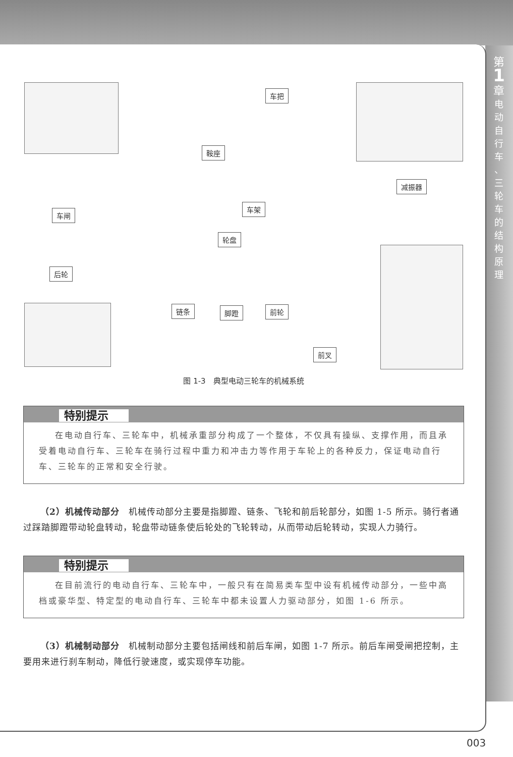第
1
章
电
动
自
行
车
、
三
轮
车
的
结
构
原
理
车把
鞍座
减振器
车闸
车架
轮盘
后轮
链条 脚蹬 前轮
前叉
图 1-3　典型电动三轮车的机械系统
特别提示
在电动自行车、三轮车中，机械承重部分构成了一个整体，不仅具有操纵、支撑作用，而且承受着电动自行车、三轮车在骑行过程中重力和冲击力等作用于车轮上的各种反力，保证电动自行车、三轮车的正常和安全行驶。
（2）机械传动部分　机械传动部分主要是指脚蹬、链条、飞轮和前后轮部分，如图 1-5 所示。骑行者通过踩踏脚蹬带动轮盘转动，轮盘带动链条使后轮处的飞轮转动，从而带动后轮转动，实现人力骑行。
特别提示
在目前流行的电动自行车、三轮车中，一般只有在简易类车型中设有机械传动部分，一些中高档或豪华型、特定型的电动自行车、三轮车中都未设置人力驱动部分，如图 1-6 所示。
（3）机械制动部分　机械制动部分主要包括闸线和前后车闸，如图 1-7 所示。前后车闸受闸把控制，主要用来进行刹车制动，降低行驶速度，或实现停车功能。
003